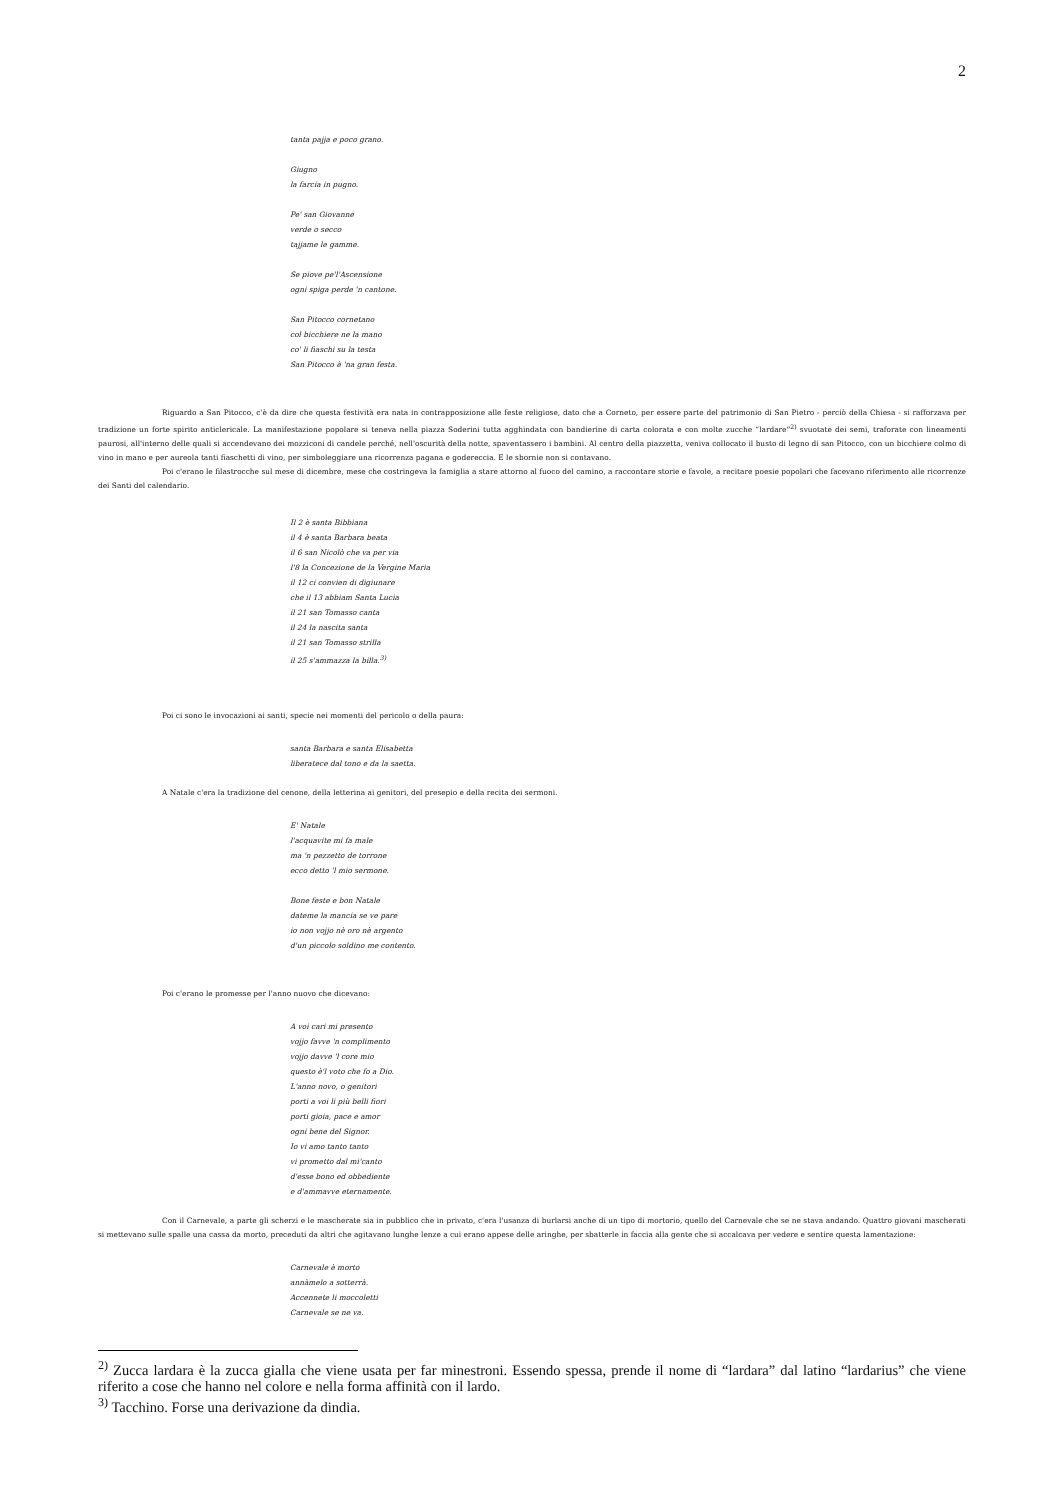2
tanta pajja e poco grano.
Giugno
la farcia in pugno.
Pe' san Giovanne
verde o secco
tajjame le gamme.
Se piove pe'l'Ascensione
ogni spiga perde 'n cantone.
San Pitocco cornetano
col bicchiere ne la mano
co' li fiaschi su la testa
San Pitocco è 'na gran festa.
Riguardo a San Pitocco, c'è da dire che questa festività era nata in contrapposizione alle feste religiose, dato che a Corneto, per essere parte del patrimonio di San Pietro - perciò della Chiesa - si rafforzava per tradizione un forte spirito anticlericale. La manifestazione popolare si teneva nella piazza Soderini tutta agghindata con bandierine di carta colorata e con molte zucche “lardare”<sup>2)</sup> svuotate dei semi, traforate con lineamenti paurosi, all'interno delle quali si accendevano dei mozziconi di candele perché, nell'oscurità della notte, spaventassero i bambini. Al centro della piazzetta, veniva collocato il busto di legno di san Pitocco, con un bicchiere colmo di vino in mano e per aureola tanti fiaschetti di vino, per simboleggiare una ricorrenza pagana e godereccia. E le sbornie non si contavano.
Poi c'erano le filastrocche sul mese di dicembre, mese che costringeva la famiglia a stare attorno al fuoco del camino, a raccontare storie e favole, a recitare poesie popolari che facevano riferimento alle ricorrenze dei Santi del calendario.
Il 2 è santa Bibbiana
il 4 è santa Barbara beata
il 6 san Nicolò che va per via
l'8 la Concezione de la Vergine Maria
il 12 ci convien di digiunare
che il 13 abbiam Santa Lucia
il 21 san Tomasso canta
il 24 la nascita santa
il 21 san Tomasso strilla
il 25 s'ammazza la billa.<sup>3)</sup>
Poi ci sono le invocazioni ai santi, specie nei momenti del pericolo o della paura:
santa Barbara e santa Elisabetta
liberatece dal tono e da la saetta.
A Natale c'era la tradizione del cenone, della letterina ai genitori, del presepio e della recita dei sermoni.
E' Natale
l'acquavite mi fa male
ma 'n pezzetto de torrone
ecco detto 'l mio sermone.
Bone feste e bon Natale
dateme la mancia se ve pare
io non vojjo nè oro nè argento
d'un piccolo soldino me contento.
Poi c'erano le promesse per l'anno nuovo che dicevano:
A voi cari mi presento
vojjo favve 'n complimento
vojjo davve 'l core mio
questo è'l voto che fo a Dio.
L'anno novo, o genitori
porti a voi li più belli fiori
porti gioia, pace e amor
ogni bene del Signor.
Io vi amo tanto tanto
vi prometto dal mi'canto
d'esse bono ed obbediente
e d'ammavve eternamente.
Con il Carnevale, a parte gli scherzi e le mascherate sia in pubblico che in privato, c'era l'usanza di burlarsi anche di un tipo di mortorio, quello del Carnevale che se ne stava andando. Quattro giovani mascherati si mettevano sulle spalle una cassa da morto, preceduti da altri che agitavano lunghe lenze a cui erano appese delle aringhe, per sbatterle in faccia alla gente che si accalcava per vedere e sentire questa lamentazione:
Carnevale è morto
annàmelo a sotterrà.
Accennete li moccoletti
Carnevale se ne va.
<sup>2)</sup> Zucca lardara è la zucca gialla che viene usata per far minestroni. Essendo spessa, prende il nome di “lardara” dal latino “lardarius” che viene riferito a cose che hanno nel colore e nella forma affinità con il lardo.
<sup>3)</sup> Tacchino. Forse una derivazione da dindia.